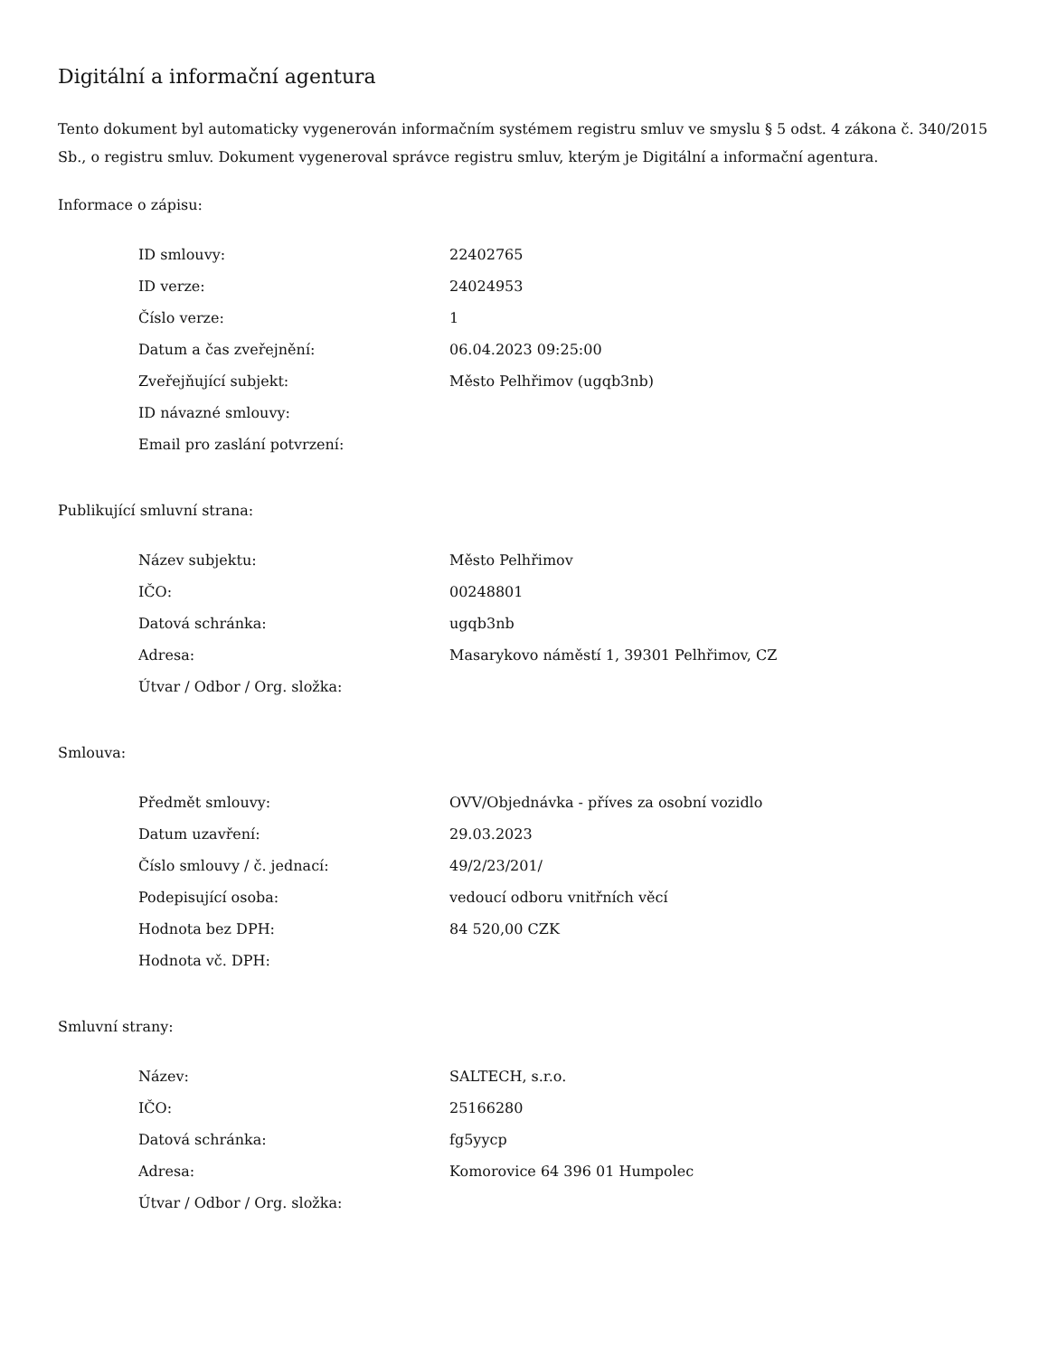Digitální a informační agentura
Tento dokument byl automaticky vygenerován informačním systémem registru smluv ve smyslu § 5 odst. 4 zákona č. 340/2015 Sb., o registru smluv. Dokument vygeneroval správce registru smluv, kterým je Digitální a informační agentura.
Informace o zápisu:
| ID smlouvy: | 22402765 |
| ID verze: | 24024953 |
| Číslo verze: | 1 |
| Datum a čas zveřejnění: | 06.04.2023 09:25:00 |
| Zveřejňující subjekt: | Město Pelhřimov (ugqb3nb) |
| ID návazné smlouvy: | |
| Email pro zaslání potvrzení: | |
Publikující smluvní strana:
| Název subjektu: | Město Pelhřimov |
| IČO: | 00248801 |
| Datová schránka: | ugqb3nb |
| Adresa: | Masarykovo náměstí 1, 39301 Pelhřimov, CZ |
| Útvar / Odbor / Org. složka: | |
Smlouva:
| Předmět smlouvy: | OVV/Objednávka - příves za osobní vozidlo |
| Datum uzavření: | 29.03.2023 |
| Číslo smlouvy / č. jednací: | 49/2/23/201/ |
| Podepisující osoba: | vedoucí odboru vnitřních věcí |
| Hodnota bez DPH: | 84 520,00 CZK |
| Hodnota vč. DPH: | |
Smluvní strany:
| Název: | SALTECH, s.r.o. |
| IČO: | 25166280 |
| Datová schránka: | fg5yycp |
| Adresa: | Komorovice 64 396 01 Humpolec |
| Útvar / Odbor / Org. složka: | |